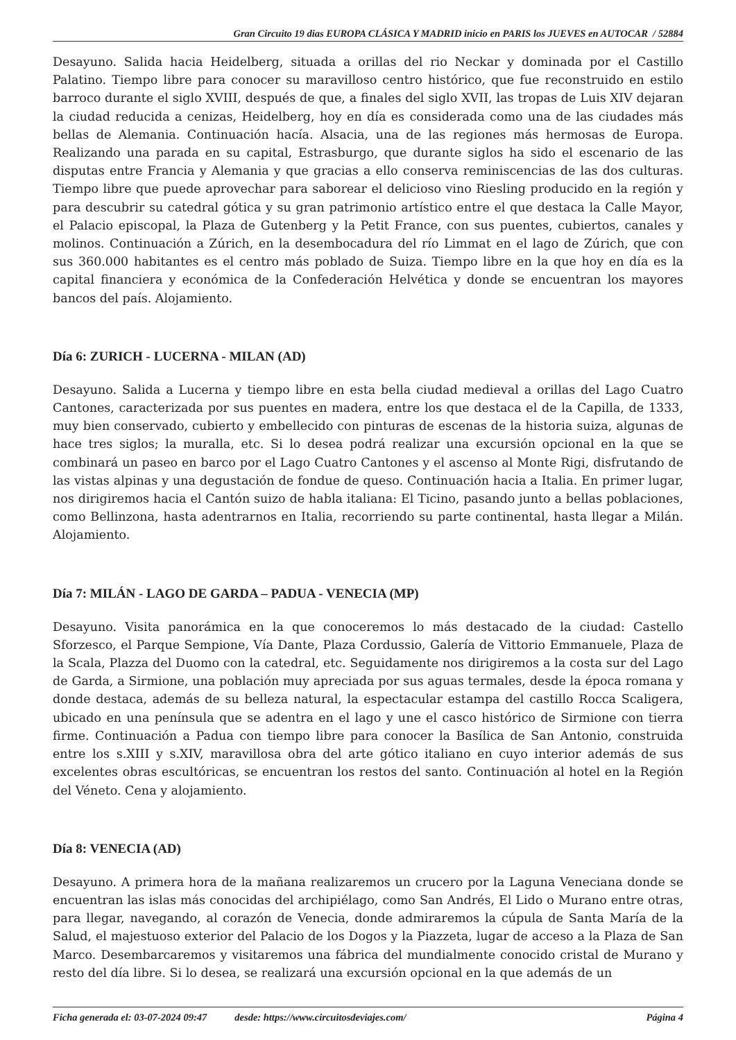Gran Circuito 19 dias EUROPA CLÁSICA Y MADRID inicio en PARIS los JUEVES en AUTOCAR / 52884
Desayuno. Salida hacia Heidelberg, situada a orillas del rio Neckar y dominada por el Castillo Palatino. Tiempo libre para conocer su maravilloso centro histórico, que fue reconstruido en estilo barroco durante el siglo XVIII, después de que, a finales del siglo XVII, las tropas de Luis XIV dejaran la ciudad reducida a cenizas, Heidelberg, hoy en día es considerada como una de las ciudades más bellas de Alemania. Continuación hacía. Alsacia, una de las regiones más hermosas de Europa. Realizando una parada en su capital, Estrasburgo, que durante siglos ha sido el escenario de las disputas entre Francia y Alemania y que gracias a ello conserva reminiscencias de las dos culturas. Tiempo libre que puede aprovechar para saborear el delicioso vino Riesling producido en la región y para descubrir su catedral gótica y su gran patrimonio artístico entre el que destaca la Calle Mayor, el Palacio episcopal, la Plaza de Gutenberg y la Petit France, con sus puentes, cubiertos, canales y molinos. Continuación a Zúrich, en la desembocadura del río Limmat en el lago de Zúrich, que con sus 360.000 habitantes es el centro más poblado de Suiza. Tiempo libre en la que hoy en día es la capital financiera y económica de la Confederación Helvética y donde se encuentran los mayores bancos del país. Alojamiento.
Día 6: ZURICH - LUCERNA - MILAN (AD)
Desayuno. Salida a Lucerna y tiempo libre en esta bella ciudad medieval a orillas del Lago Cuatro Cantones, caracterizada por sus puentes en madera, entre los que destaca el de la Capilla, de 1333, muy bien conservado, cubierto y embellecido con pinturas de escenas de la historia suiza, algunas de hace tres siglos; la muralla, etc. Si lo desea podrá realizar una excursión opcional en la que se combinará un paseo en barco por el Lago Cuatro Cantones y el ascenso al Monte Rigi, disfrutando de las vistas alpinas y una degustación de fondue de queso. Continuación hacia a Italia. En primer lugar, nos dirigiremos hacia el Cantón suizo de habla italiana: El Ticino, pasando junto a bellas poblaciones, como Bellinzona, hasta adentrarnos en Italia, recorriendo su parte continental, hasta llegar a Milán. Alojamiento.
Día 7: MILÁN - LAGO DE GARDA – PADUA - VENECIA (MP)
Desayuno. Visita panorámica en la que conoceremos lo más destacado de la ciudad: Castello Sforzesco, el Parque Sempione, Vía Dante, Plaza Cordussio, Galería de Vittorio Emmanuele, Plaza de la Scala, Plazza del Duomo con la catedral, etc. Seguidamente nos dirigiremos a la costa sur del Lago de Garda, a Sirmione, una población muy apreciada por sus aguas termales, desde la época romana y donde destaca, además de su belleza natural, la espectacular estampa del castillo Rocca Scaligera, ubicado en una península que se adentra en el lago y une el casco histórico de Sirmione con tierra firme. Continuación a Padua con tiempo libre para conocer la Basílica de San Antonio, construida entre los s.XIII y s.XIV, maravillosa obra del arte gótico italiano en cuyo interior además de sus excelentes obras escultóricas, se encuentran los restos del santo. Continuación al hotel en la Región del Véneto. Cena y alojamiento.
Día 8: VENECIA (AD)
Desayuno. A primera hora de la mañana realizaremos un crucero por la Laguna Veneciana donde se encuentran las islas más conocidas del archipiélago, como San Andrés, El Lido o Murano entre otras, para llegar, navegando, al corazón de Venecia, donde admiraremos la cúpula de Santa María de la Salud, el majestuoso exterior del Palacio de los Dogos y la Piazzeta, lugar de acceso a la Plaza de San Marco. Desembarcaremos y visitaremos una fábrica del mundialmente conocido cristal de Murano y resto del día libre. Si lo desea, se realizará una excursión opcional en la que además de un
Ficha generada el: 03-07-2024 09:47 desde: https://www.circuitosdeviajes.com/ Página 4